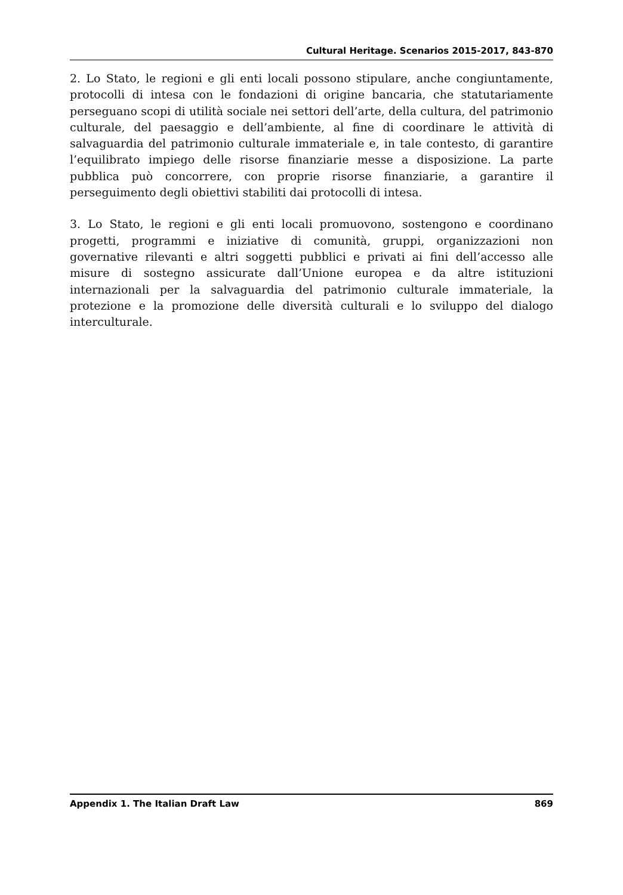Cultural Heritage. Scenarios 2015-2017, 843-870
2. Lo Stato, le regioni e gli enti locali possono stipulare, anche congiuntamente, protocolli di intesa con le fondazioni di origine bancaria, che statutariamente perseguano scopi di utilità sociale nei settori dell’arte, della cultura, del patrimonio culturale, del paesaggio e dell’ambiente, al fine di coordinare le attività di salvaguardia del patrimonio culturale immateriale e, in tale contesto, di garantire l’equilibrato impiego delle risorse finanziarie messe a disposizione. La parte pubblica può concorrere, con proprie risorse finanziarie, a garantire il perseguimento degli obiettivi stabiliti dai protocolli di intesa.
3. Lo Stato, le regioni e gli enti locali promuovono, sostengono e coordinano progetti, programmi e iniziative di comunità, gruppi, organizzazioni non governative rilevanti e altri soggetti pubblici e privati ai fini dell’accesso alle misure di sostegno assicurate dall’Unione europea e da altre istituzioni internazionali per la salvaguardia del patrimonio culturale immateriale, la protezione e la promozione delle diversità culturali e lo sviluppo del dialogo interculturale.
Appendix 1. The Italian Draft Law 869